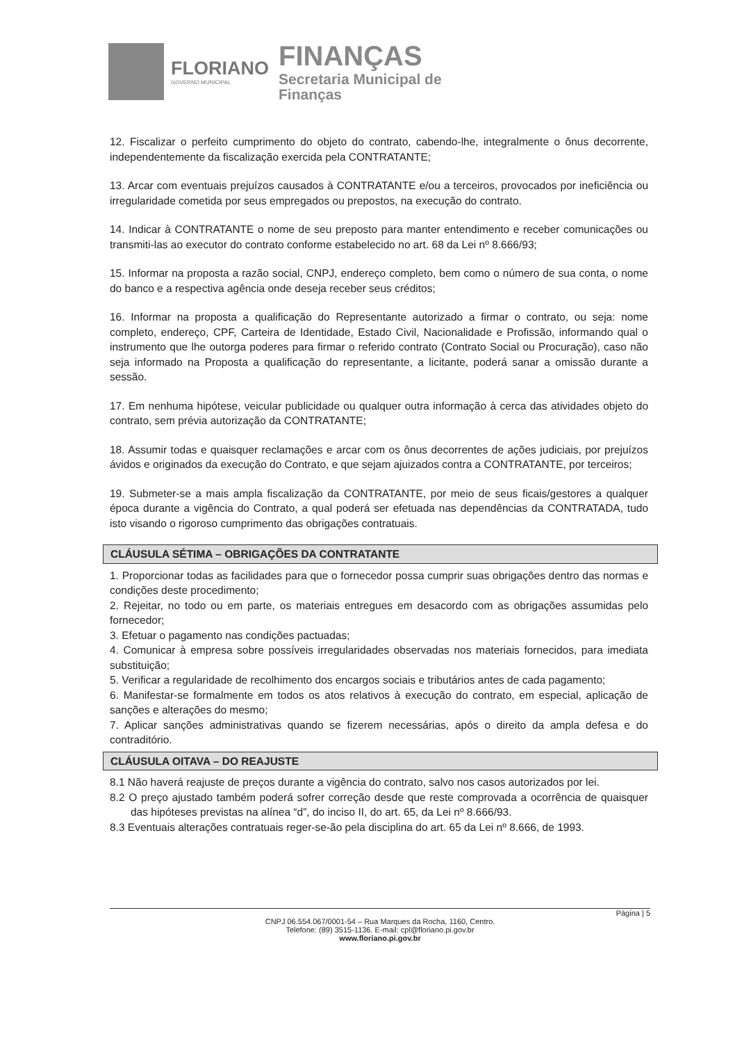FLORIANO
GOVERNO MUNICIPAL
FINANÇAS
Secretaria Municipal de
Finanças
12. Fiscalizar o perfeito cumprimento do objeto do contrato, cabendo-lhe, integralmente o ônus decorrente, independentemente da fiscalização exercida pela CONTRATANTE;
13. Arcar com eventuais prejuízos causados à CONTRATANTE e/ou a terceiros, provocados por ineficiência ou irregularidade cometida por seus empregados ou prepostos, na execução do contrato.
14. Indicar à CONTRATANTE o nome de seu preposto para manter entendimento e receber comunicações ou transmiti-las ao executor do contrato conforme estabelecido no art. 68 da Lei nº 8.666/93;
15. Informar na proposta a razão social, CNPJ, endereço completo, bem como o número de sua conta, o nome do banco e a respectiva agência onde deseja receber seus créditos;
16. Informar na proposta a qualificação do Representante autorizado a firmar o contrato, ou seja: nome completo, endereço, CPF, Carteira de Identidade, Estado Civil, Nacionalidade e Profissão, informando qual o instrumento que lhe outorga poderes para firmar o referido contrato (Contrato Social ou Procuração), caso não seja informado na Proposta a qualificação do representante, a licitante, poderá sanar a omissão durante a sessão.
17. Em nenhuma hipótese, veicular publicidade ou qualquer outra informação à cerca das atividades objeto do contrato, sem prévia autorização da CONTRATANTE;
18. Assumir todas e quaisquer reclamações e arcar com os ônus decorrentes de ações judiciais, por prejuízos ávidos e originados da execução do Contrato, e que sejam ajuizados contra a CONTRATANTE, por terceiros;
19. Submeter-se a mais ampla fiscalização da CONTRATANTE, por meio de seus ficais/gestores a qualquer época durante a vigência do Contrato, a qual poderá ser efetuada nas dependências da CONTRATADA, tudo isto visando o rigoroso cumprimento das obrigações contratuais.
CLÁUSULA SÉTIMA – OBRIGAÇÕES DA CONTRATANTE
1. Proporcionar todas as facilidades para que o fornecedor possa cumprir suas obrigações dentro das normas e condições deste procedimento;
2. Rejeitar, no todo ou em parte, os materiais entregues em desacordo com as obrigações assumidas pelo fornecedor;
3. Efetuar o pagamento nas condições pactuadas;
4. Comunicar à empresa sobre possíveis irregularidades observadas nos materiais fornecidos, para imediata substituição;
5. Verificar a regularidade de recolhimento dos encargos sociais e tributários antes de cada pagamento;
6. Manifestar-se formalmente em todos os atos relativos à execução do contrato, em especial, aplicação de sanções e alterações do mesmo;
7. Aplicar sanções administrativas quando se fizerem necessárias, após o direito da ampla defesa e do contraditório.
CLÁUSULA OITAVA – DO REAJUSTE
8.1 Não haverá reajuste de preços durante a vigência do contrato, salvo nos casos autorizados por lei.
8.2 O preço ajustado também poderá sofrer correção desde que reste comprovada a ocorrência de quaisquer das hipóteses previstas na alínea “d”, do inciso II, do art. 65, da Lei nº 8.666/93.
8.3 Eventuais alterações contratuais reger-se-ão pela disciplina do art. 65 da Lei nº 8.666, de 1993.
Página | 5
CNPJ 06.554.067/0001-54 – Rua Marques da Rocha, 1160, Centro.
Telefone: (89) 3515-1136. E-mail: cpl@floriano.pi.gov.br
www.floriano.pi.gov.br